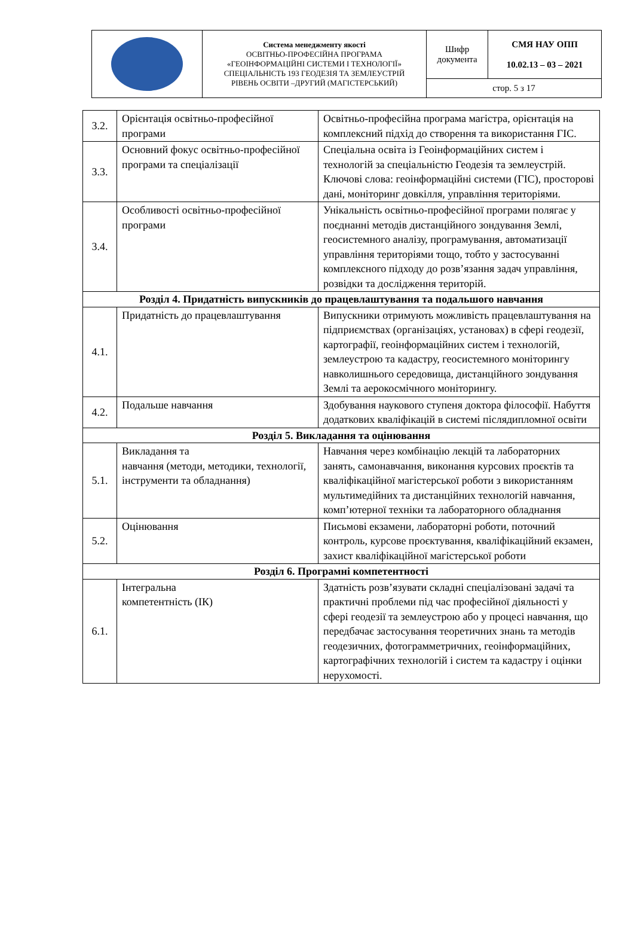| | Система менеджменту якості ОСВІТНЬО-ПРОФЕСІЙНА ПРОГРАМА «ГЕОІНФОРМАЦІЙНІ СИСТЕМИ І ТЕХНОЛОГІЇ» СПЕЦІАЛЬНІСТЬ 193 ГЕОДЕЗІЯ ТА ЗЕМЛЕУСТРІЙ РІВЕНЬ ОСВІТИ –ДРУГИЙ (МАГІСТЕРСЬКИЙ) | Шифр документа | СМЯ НАУ ОПП 10.02.13 – 03 – 2021 |
| | | стор. 5 з 17 | |
| 3.2. | Орієнтація освітньо-професійної програми | Освітньо-професійна програма магістра, орієнтація на комплексний підхід до створення та використання ГІС. |
| 3.3. | Основний фокус освітньо-професійної програми та спеціалізації | Спеціальна освіта із Геоінформаційних систем і технологій за спеціальністю Геодезія та землеустрій. Ключові слова: геоінформаційні системи (ГІС), просторові дані, моніторинг довкілля, управління територіями. |
| 3.4. | Особливості освітньо-професійної програми | Унікальність освітньо-професійної програми полягає у поєднанні методів дистанційного зондування Землі, геосистемного аналізу, програмування, автоматизації управління територіями тощо, тобто у застосуванні комплексного підходу до розв’язання задач управління, розвідки та дослідження територій. |
| Розділ 4. Придатність випускників до працевлаштування та подальшого навчання | | |
| 4.1. | Придатність до працевлаштування | Випускники отримують можливість працевлаштування на підприємствах (організаціях, установах) в сфері геодезії, картографії, геоінформаційних систем і технологій, землеустрою та кадастру, геосистемного моніторингу навколишнього середовища, дистанційного зондування Землі та аерокосмічного моніторингу. |
| 4.2. | Подальше навчання | Здобування наукового ступеня доктора філософії. Набуття додаткових кваліфікацій в системі післядипломної освіти |
| Розділ 5. Викладання та оцінювання | | |
| 5.1. | Викладання та навчання (методи, методики, технології, інструменти та обладнання) | Навчання через комбінацію лекцій та лабораторних занять, самонавчання, виконання курсових проєктів та кваліфікаційної магістерської роботи з використанням мультимедійних та дистанційних технологій навчання, комп’ютерної техніки та лабораторного обладнання |
| 5.2. | Оцінювання | Письмові екзамени, лабораторні роботи, поточний контроль, курсове проєктування, кваліфікаційний екзамен, захист кваліфікаційної магістерської роботи |
| Розділ 6. Програмні компетентності | | |
| 6.1. | Інтегральна компетентність (ІК) | Здатність розв’язувати складні спеціалізовані задачі та практичні проблеми під час професійної діяльності у сфері геодезії та землеустрою або у процесі навчання, що передбачає застосування теоретичних знань та методів геодезичних, фотограмметричних, геоінформаційних, картографічних технологій і систем та кадастру і оцінки нерухомості. |